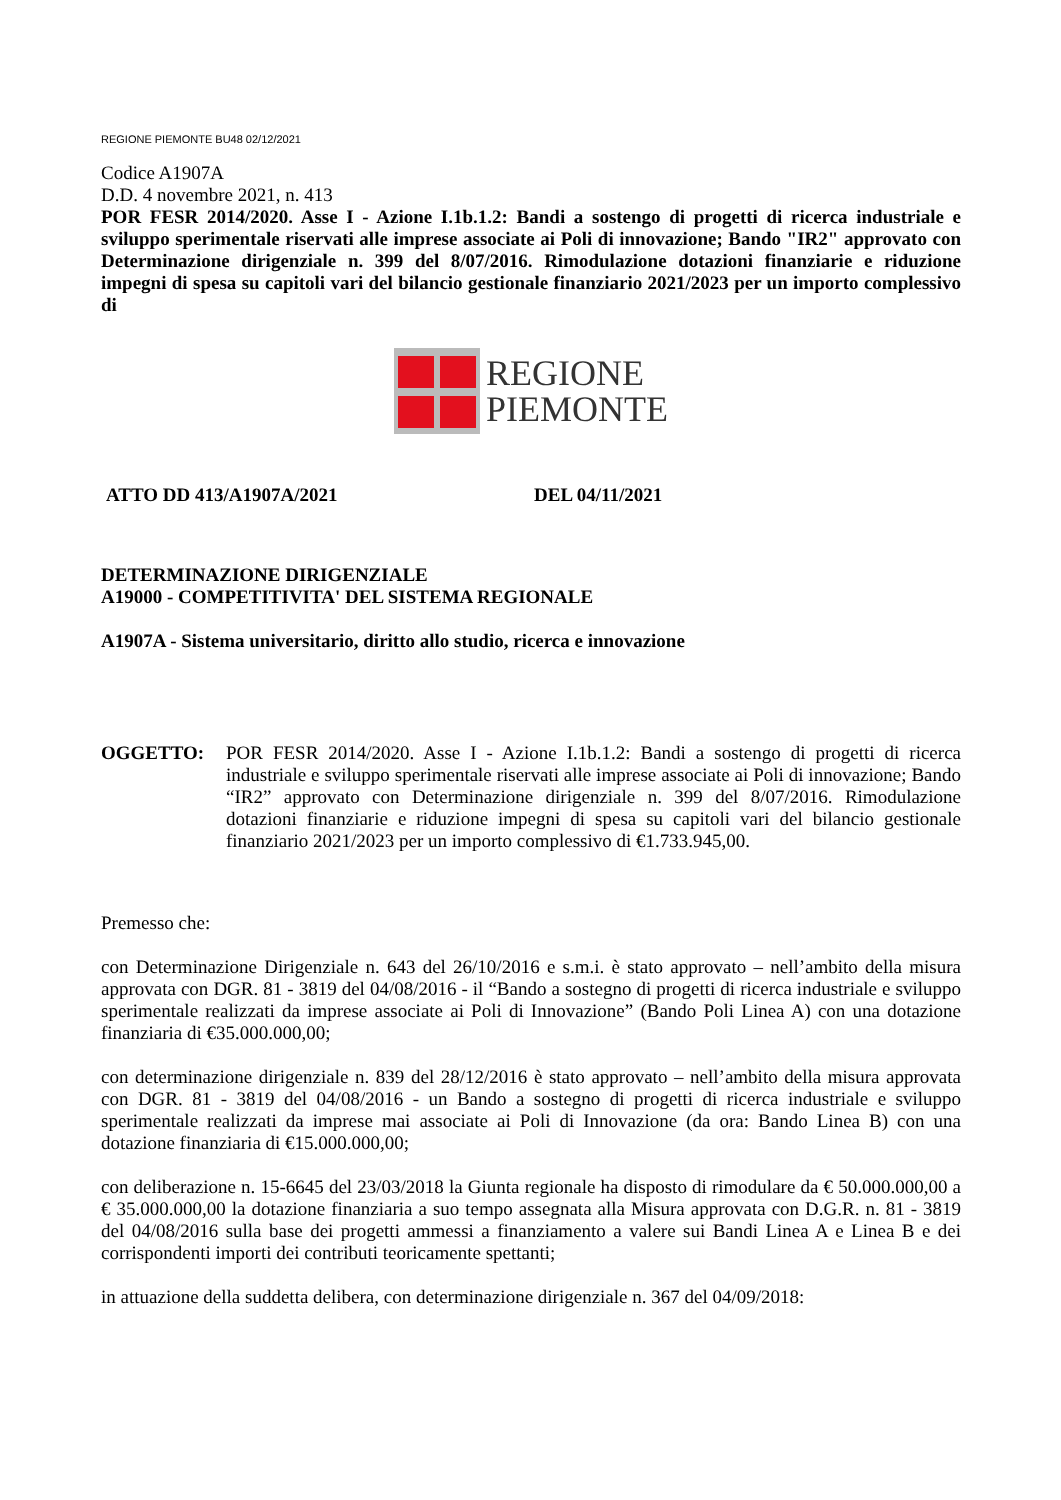REGIONE PIEMONTE BU48 02/12/2021
Codice A1907A
D.D. 4 novembre 2021, n. 413
POR FESR 2014/2020. Asse I - Azione I.1b.1.2: Bandi a sostengo di progetti di ricerca industriale e sviluppo sperimentale riservati alle imprese associate ai Poli di innovazione; Bando "IR2" approvato con Determinazione dirigenziale n. 399 del 8/07/2016. Rimodulazione dotazioni finanziarie e riduzione impegni di spesa su capitoli vari del bilancio gestionale finanziario 2021/2023 per un importo complessivo di
REGIONE
PIEMONTE
ATTO DD 413/A1907A/2021 DEL 04/11/2021
DETERMINAZIONE DIRIGENZIALE
A19000 - COMPETITIVITA' DEL SISTEMA REGIONALE
A1907A - Sistema universitario, diritto allo studio, ricerca e innovazione
OGGETTO: POR FESR 2014/2020. Asse I - Azione I.1b.1.2: Bandi a sostengo di progetti di ricerca industriale e sviluppo sperimentale riservati alle imprese associate ai Poli di innovazione; Bando “IR2” approvato con Determinazione dirigenziale n. 399 del 8/07/2016. Rimodulazione dotazioni finanziarie e riduzione impegni di spesa su capitoli vari del bilancio gestionale finanziario 2021/2023 per un importo complessivo di €1.733.945,00.
Premesso che:
con Determinazione Dirigenziale n. 643 del 26/10/2016 e s.m.i. è stato approvato – nell’ambito della misura approvata con DGR. 81 - 3819 del 04/08/2016 - il “Bando a sostegno di progetti di ricerca industriale e sviluppo sperimentale realizzati da imprese associate ai Poli di Innovazione” (Bando Poli Linea A) con una dotazione finanziaria di €35.000.000,00;
con determinazione dirigenziale n. 839 del 28/12/2016 è stato approvato – nell’ambito della misura approvata con DGR. 81 - 3819 del 04/08/2016 - un Bando a sostegno di progetti di ricerca industriale e sviluppo sperimentale realizzati da imprese mai associate ai Poli di Innovazione (da ora: Bando Linea B) con una dotazione finanziaria di €15.000.000,00;
con deliberazione n. 15-6645 del 23/03/2018 la Giunta regionale ha disposto di rimodulare da € 50.000.000,00 a € 35.000.000,00 la dotazione finanziaria a suo tempo assegnata alla Misura approvata con D.G.R. n. 81 - 3819 del 04/08/2016 sulla base dei progetti ammessi a finanziamento a valere sui Bandi Linea A e Linea B e dei corrispondenti importi dei contributi teoricamente spettanti;
in attuazione della suddetta delibera, con determinazione dirigenziale n. 367 del 04/09/2018: